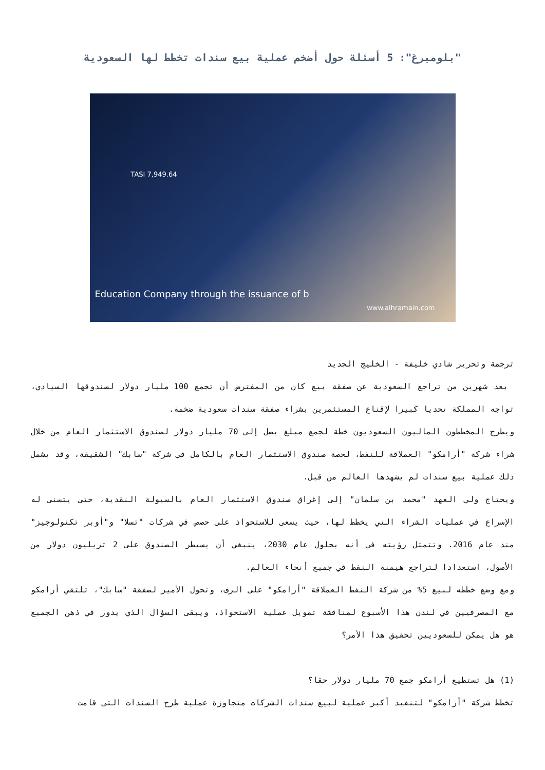"بلومبرغ": 5 أسئلة حول أضخم عملية بيع سندات تخطط لها السعودية
TASI 7,949.64
www.alhramain.com
Education Company through the issuance of b
ترجمة وتحرير شادي خليفة - الخليج الجديد
بعد شهرين من تراجع السعودية عن صفقة بيع كان من المفترض أن تجمع 100 مليار دولار لصندوقها السيادي، تواجه المملكة تحديا كبيرا لإقناع المستثمرين بشراء صفقة سندات سعودية ضخمة.
ويطرح المخططون الماليون السعوديون خطة لجمع مبلغ يصل إلى 70 مليار دولار لصندوق الاستثمار العام من خلال شراء شركة "أرامكو" العملاقة للنفط، لحصة صندوق الاستثمار العام بالكامل في شركة "سابك" الشقيقة، وقد يشمل ذلك عملية بيع سندات لم يشهدها العالم من قبل.
ويحتاج ولي العهد "محمد بن سلمان" إلى إغراق صندوق الاستثمار العام بالسيولة النقدية، حتى يتسنى له الإسراع في عمليات الشراء التي يخطط لها، حيث يسعى للاستحواذ على حصص في شركات "تسلا" و"أوبر تكنولوجيز" منذ عام 2016. وتتمثل رؤيته في أنه بحلول عام 2030، ينبغي أن يسيطر الصندوق على 2 تريليون دولار من الأصول، استعدادا لتراجع هيمنة النفط في جميع أنحاء العالم.
ومع وضع خططه لبيع 5% من شركة النفط العملاقة "أرامكو" على الرف، وتحول الأمير لصفقة "سابك"، تلتقي أرامكو مع المصرفيين في لندن هذا الأسبوع لمناقشة تمويل عملية الاستحواذ، ويبقى السؤال الذي يدور في ذهن الجميع هو هل يمكن للسعوديين تحقيق هذا الأمر؟
(1) هل تستطيع أرامكو جمع 70 مليار دولار حقا؟
تخطط شركة "أرامكو" لتنفيذ أكبر عملية لبيع سندات الشركات متجاوزة عملية طرح السندات التي قامت